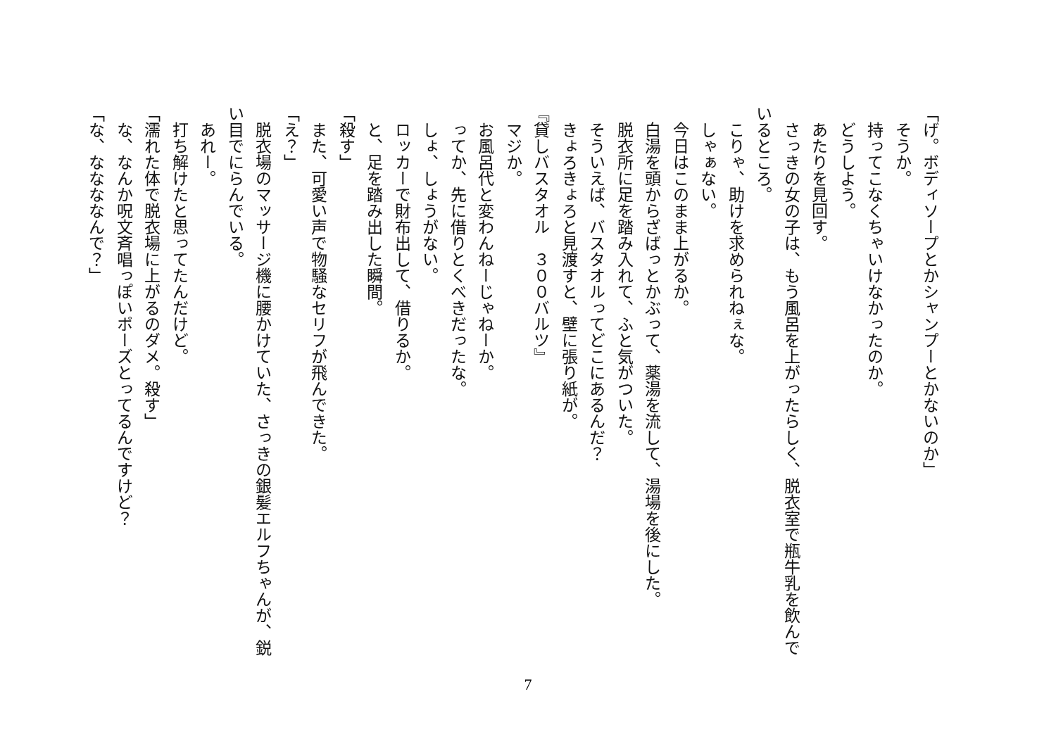「げ。ボディソープとかシャンプーとかないのか」
　そうか。
　持ってこなくちゃいけなかったのか。
　どうしよう。
　あたりを見回す。
　さっきの女の子は、もう風呂を上がったらしく、脱衣室で瓶牛乳を飲んでいるところ。
　こりゃ、助けを求められねぇな。
　しゃぁない。
　今日はこのまま上がるか。
　白湯を頭からざばっとかぶって、薬湯を流して、湯場を後にした。
　脱衣所に足を踏み入れて、ふと気がついた。
　そういえば、バスタオルってどこにあるんだ？
　きょろきょろと見渡すと、壁に張り紙が。
『貸しバスタオル　３００バルツ』
　マジか。
　お風呂代と変わんねーじゃねーか。
　ってか、先に借りとくべきだったな。
　しょ、しょうがない。
　ロッカーで財布出して、借りるか。
　と、足を踏み出した瞬間。
「殺す」
　また、可愛い声で物騒なセリフが飛んできた。
「え？」
　脱衣場のマッサージ機に腰かけていた、さっきの銀髪エルフちゃんが、鋭い目でにらんでいる。
　あれー。
　打ち解けたと思ってたんだけど。
「濡れた体で脱衣場に上がるのダメ。殺す」
　な、なんか呪文斉唱っぽいポーズとってるんですけど？
「な、ななななんで？」
7